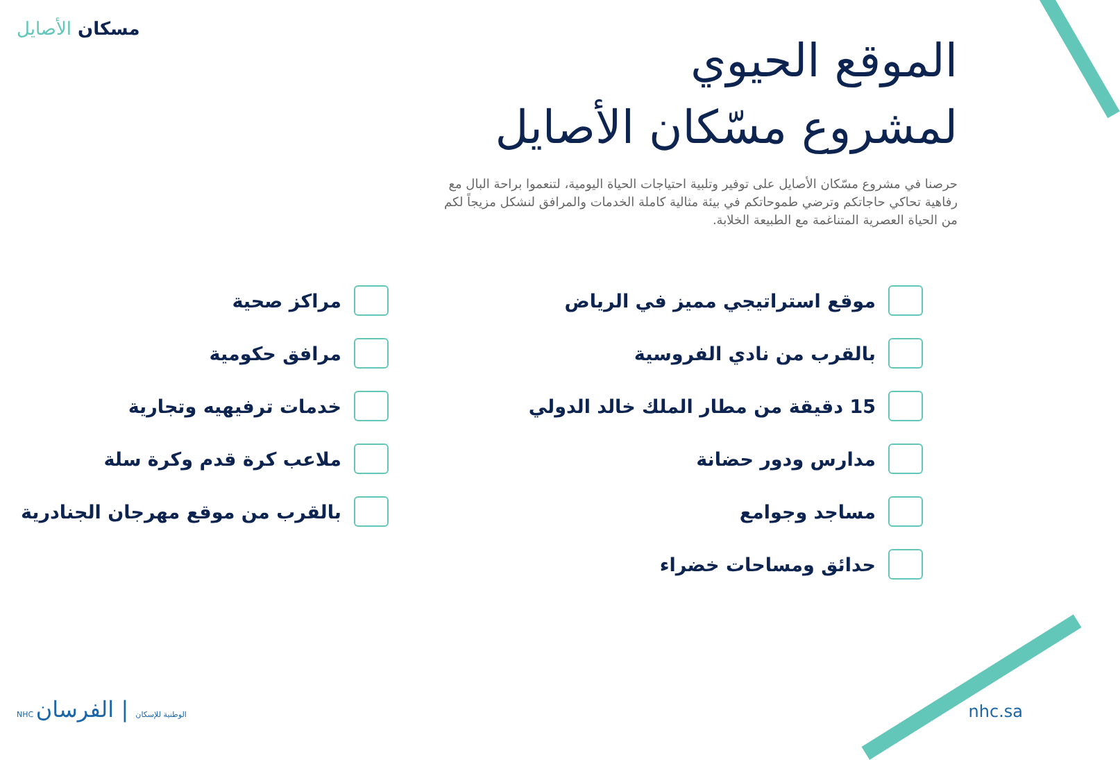مسكان الأصايل
الموقع الحيوي
لمشروع مسّكان الأصايل
حرصنا في مشروع مسّكان الأصايل على توفير وتلبية احتياجات الحياة اليومية، لتنعموا براحة البال مع رفاهية تحاكي حاجاتكم وترضي طموحاتكم في بيئة مثالية كاملة الخدمات والمرافق لنشكل مزيجاً لكم من الحياة العصرية المتناغمة مع الطبيعة الخلابة.
موقع استراتيجي مميز في الرياض
بالقرب من نادي الفروسية
15 دقيقة من مطار الملك خالد الدولي
مدارس ودور حضانة
مساجد وجوامع
حدائق ومساحات خضراء
مراكز صحية
مرافق حكومية
خدمات ترفيهيه وتجارية
ملاعب كرة قدم وكرة سلة
بالقرب من موقع مهرجان الجنادرية
NHC الوطنية للإسكان | الفرسان nhc.sa